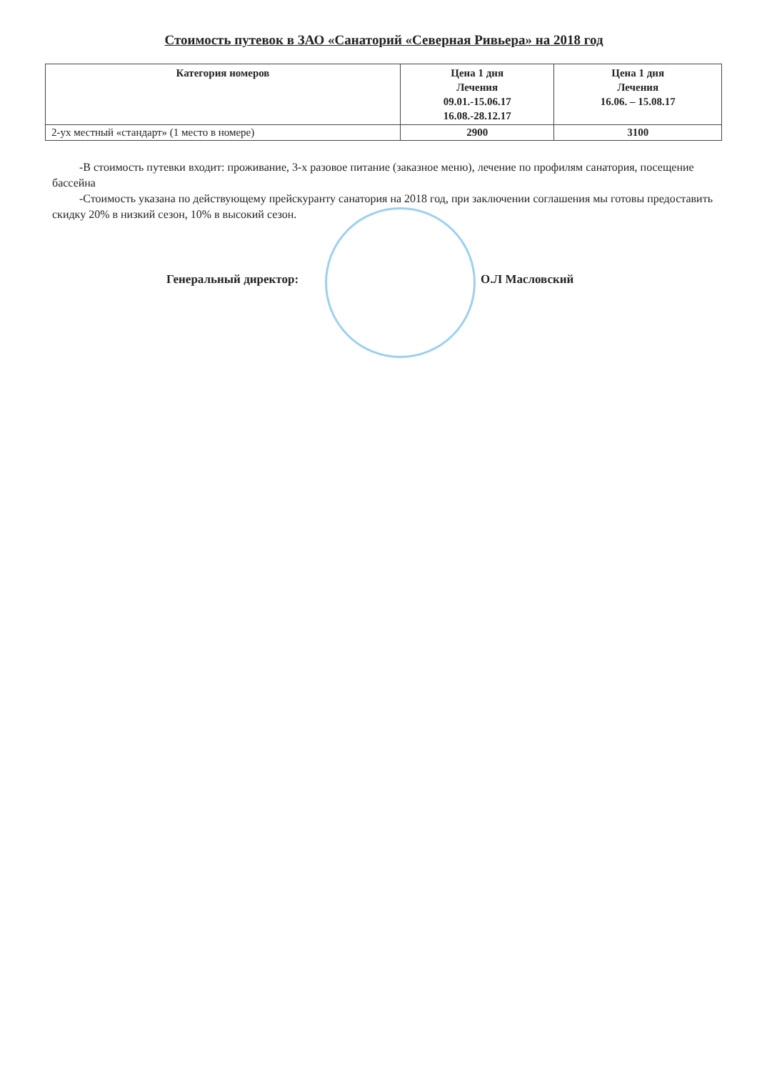Стоимость путевок в ЗАО «Санаторий «Северная Ривьера» на 2018 год
| Категория номеров | Цена 1 дня Лечения 09.01.-15.06.17 16.08.-28.12.17 | Цена 1 дня Лечения 16.06. – 15.08.17 |
| --- | --- | --- |
| 2-ух местный «стандарт» (1 место в номере) | 2900 | 3100 |
-В стоимость путевки входит: проживание, 3-х разовое питание (заказное меню), лечение по профилям санатория, посещение бассейна
-Стоимость указана по действующему прейскуранту санатория на 2018 год, при заключении соглашения мы готовы предоставить скидку 20% в низкий сезон, 10% в высокий сезон.
Генеральный директор: О.Л Масловский